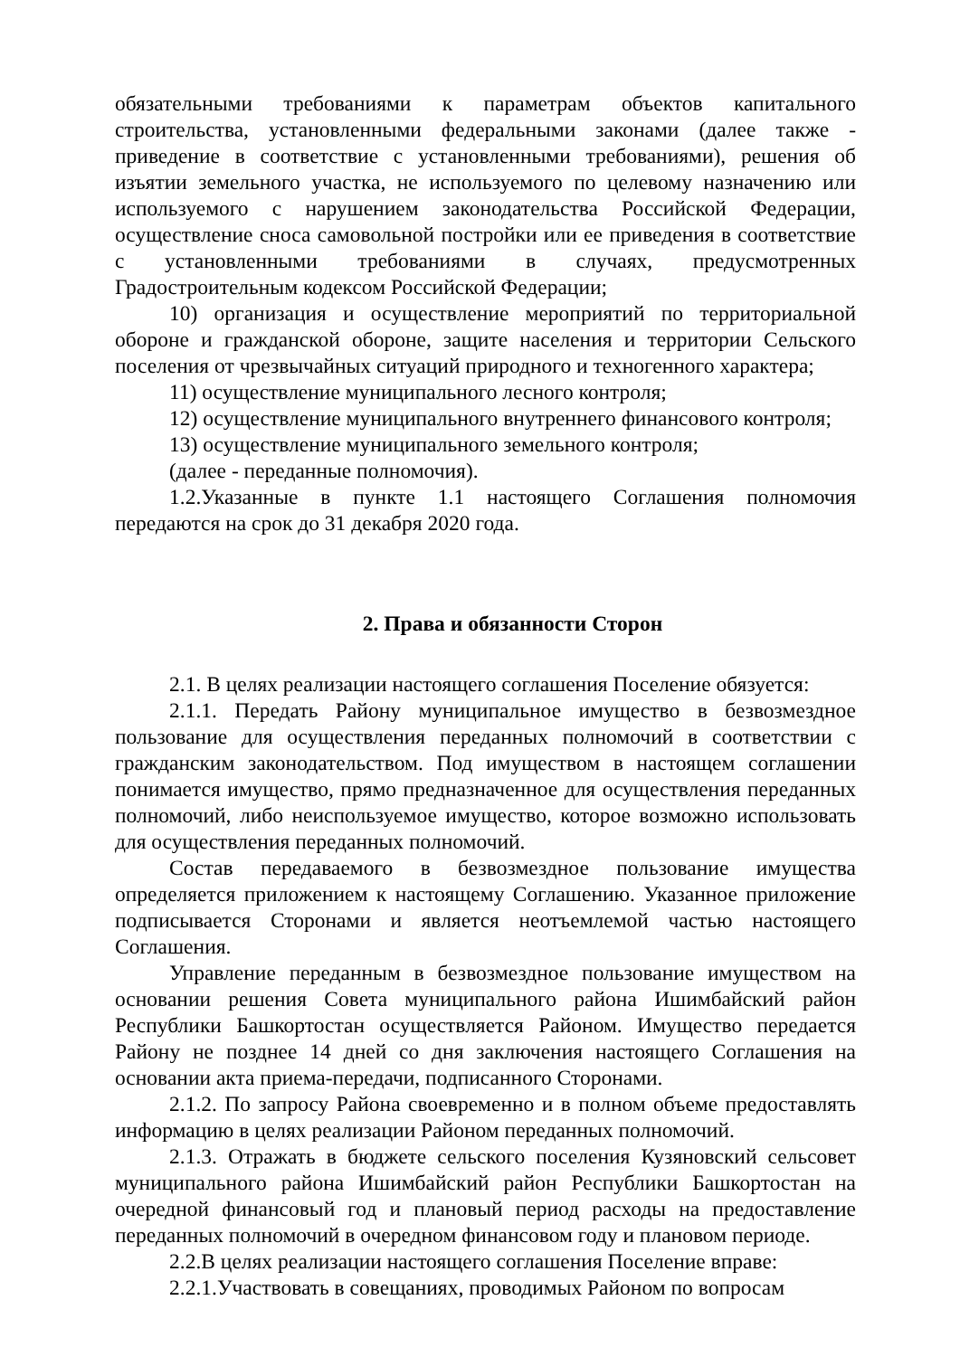обязательными требованиями к параметрам объектов капитального строительства, установленными федеральными законами (далее также - приведение в соответствие с установленными требованиями), решения об изъятии земельного участка, не используемого по целевому назначению или используемого с нарушением законодательства Российской Федерации, осуществление сноса самовольной постройки или ее приведения в соответствие с установленными требованиями в случаях, предусмотренных Градостроительным кодексом Российской Федерации;
10) организация и осуществление мероприятий по территориальной обороне и гражданской обороне, защите населения и территории Сельского поселения от чрезвычайных ситуаций природного и техногенного характера;
11) осуществление муниципального лесного контроля;
12) осуществление муниципального внутреннего финансового контроля;
13) осуществление муниципального земельного контроля;
(далее - переданные полномочия).
1.2.Указанные в пункте 1.1 настоящего Соглашения полномочия передаются на срок до 31 декабря 2020 года.
2. Права и обязанности Сторон
2.1. В целях реализации настоящего соглашения Поселение обязуется:
2.1.1. Передать Району муниципальное имущество в безвозмездное пользование для осуществления переданных полномочий в соответствии с гражданским законодательством. Под имуществом в настоящем соглашении понимается имущество, прямо предназначенное для осуществления переданных полномочий, либо неиспользуемое имущество, которое возможно использовать для осуществления переданных полномочий.
Состав передаваемого в безвозмездное пользование имущества определяется приложением к настоящему Соглашению. Указанное приложение подписывается Сторонами и является неотъемлемой частью настоящего Соглашения.
Управление переданным в безвозмездное пользование имуществом на основании решения Совета муниципального района Ишимбайский район Республики Башкортостан осуществляется Районом. Имущество передается Району не позднее 14 дней со дня заключения настоящего Соглашения на основании акта приема-передачи, подписанного Сторонами.
2.1.2. По запросу Района своевременно и в полном объеме предоставлять информацию в целях реализации Районом переданных полномочий.
2.1.3. Отражать в бюджете сельского поселения Кузяновский сельсовет муниципального района Ишимбайский район Республики Башкортостан на очередной финансовый год и плановый период расходы на предоставление переданных полномочий в очередном финансовом году и плановом периоде.
2.2.В целях реализации настоящего соглашения Поселение вправе:
2.2.1.Участвовать в совещаниях, проводимых Районом по вопросам